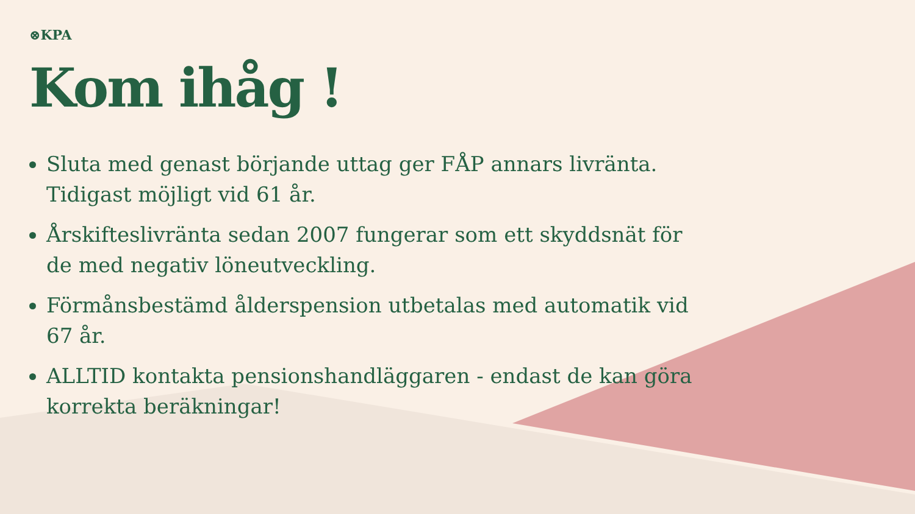⊗KPA
Kom ihåg !
Sluta med genast början­de uttag ger FÅP annars livränta. Tidigast möjligt vid 61 år.
Årskifteslivränta sedan 2007 fungerar som ett skyddsnät för de med negativ löneutveckling.
Förmånsbestämd ålderspension utbetalas med automatik vid 67 år.
ALLTID kontakta pensionshandläggaren - endast de kan göra korrekta beräkningar!